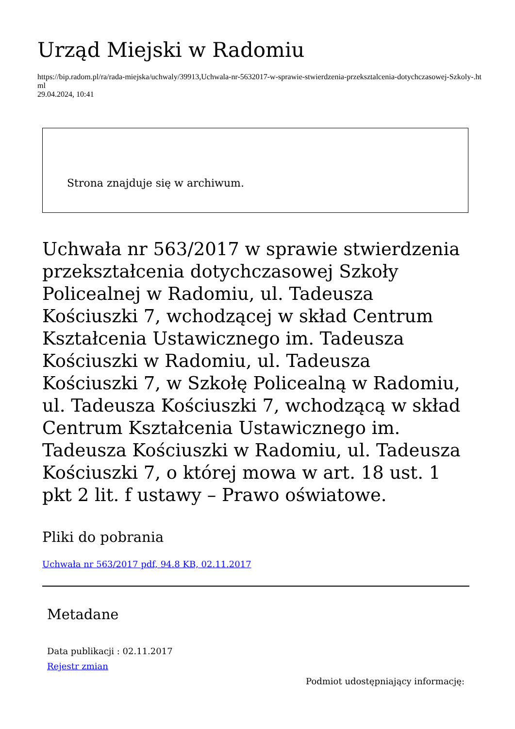Urząd Miejski w Radomiu
https://bip.radom.pl/ra/rada-miejska/uchwaly/39913,Uchwala-nr-5632017-w-sprawie-stwierdzenia-przeksztalcenia-dotychczasowej-Szkoly-.html
29.04.2024, 10:41
Strona znajduje się w archiwum.
Uchwała nr 563/2017 w sprawie stwierdzenia przekształcenia dotychczasowej Szkoły Policealnej w Radomiu, ul. Tadeusza Kościuszki 7, wchodzącej w skład Centrum Kształcenia Ustawicznego im. Tadeusza Kościuszki w Radomiu, ul. Tadeusza Kościuszki 7, w Szkołę Policealną w Radomiu, ul. Tadeusza Kościuszki 7, wchodzącą w skład Centrum Kształcenia Ustawicznego im. Tadeusza Kościuszki w Radomiu, ul. Tadeusza Kościuszki 7, o której mowa w art. 18 ust. 1 pkt 2 lit. f ustawy – Prawo oświatowe.
Pliki do pobrania
Uchwała nr 563/2017 pdf, 94.8 KB, 02.11.2017
Metadane
Data publikacji : 02.11.2017
Rejestr zmian
Podmiot udostępniający informację: